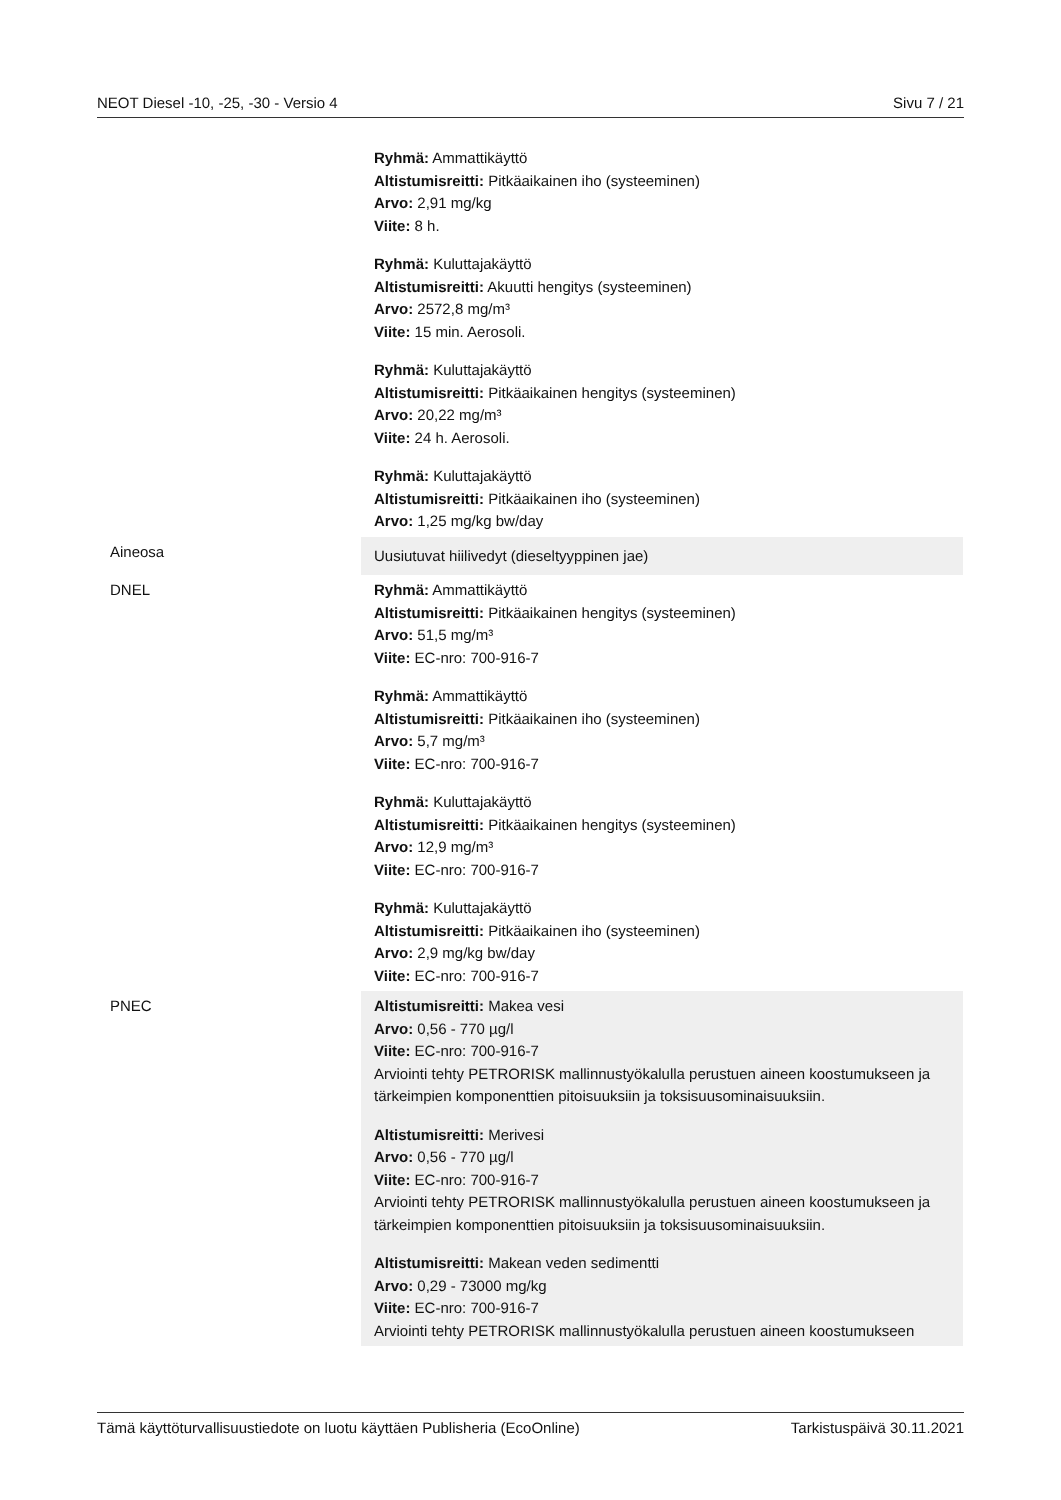NEOT Diesel -10, -25, -30 - Versio 4 Sivu 7 / 21
| | Ryhmä: Ammattikäyttö Altistumisreitti: Pitkäaikainen iho (systeeminen) Arvo: 2,91 mg/kg Viite: 8 h. Ryhmä: Kuluttajakäyttö Altistumisreitti: Akuutti hengitys (systeeminen) Arvo: 2572,8 mg/m³ Viite: 15 min. Aerosoli. Ryhmä: Kuluttajakäyttö Altistumisreitti: Pitkäaikainen hengitys (systeeminen) Arvo: 20,22 mg/m³ Viite: 24 h. Aerosoli. Ryhmä: Kuluttajakäyttö Altistumisreitti: Pitkäaikainen iho (systeeminen) Arvo: 1,25 mg/kg bw/day |
| Aineosa | Uusiutuvat hiilivedyt (dieseltyyppinen jae) |
| DNEL | Ryhmä: Ammattikäyttö Altistumisreitti: Pitkäaikainen hengitys (systeeminen) Arvo: 51,5 mg/m³ Viite: EC-nro: 700-916-7 Ryhmä: Ammattikäyttö Altistumisreitti: Pitkäaikainen iho (systeeminen) Arvo: 5,7 mg/m³ Viite: EC-nro: 700-916-7 Ryhmä: Kuluttajakäyttö Altistumisreitti: Pitkäaikainen hengitys (systeeminen) Arvo: 12,9 mg/m³ Viite: EC-nro: 700-916-7 Ryhmä: Kuluttajakäyttö Altistumisreitti: Pitkäaikainen iho (systeeminen) Arvo: 2,9 mg/kg bw/day Viite: EC-nro: 700-916-7 |
| PNEC | Altistumisreitti: Makea vesi Arvo: 0,56 - 770 µg/l Viite: EC-nro: 700-916-7 Arviointi tehty PETRORISK mallinnustyökalulla perustuen aineen koostumukseen ja tärkeimpien komponenttien pitoisuuksiin ja toksisuusominaisuuksiin. Altistumisreitti: Merivesi Arvo: 0,56 - 770 µg/l Viite: EC-nro: 700-916-7 Arviointi tehty PETRORISK mallinnustyökalulla perustuen aineen koostumukseen ja tärkeimpien komponenttien pitoisuuksiin ja toksisuusominaisuuksiin. Altistumisreitti: Makean veden sedimentti Arvo: 0,29 - 73000 mg/kg Viite: EC-nro: 700-916-7 Arviointi tehty PETRORISK mallinnustyökalulla perustuen aineen koostumukseen |
Tämä käyttöturvallisuustiedote on luotu käyttäen Publisheria (EcoOnline) Tarkistuspäivä 30.11.2021